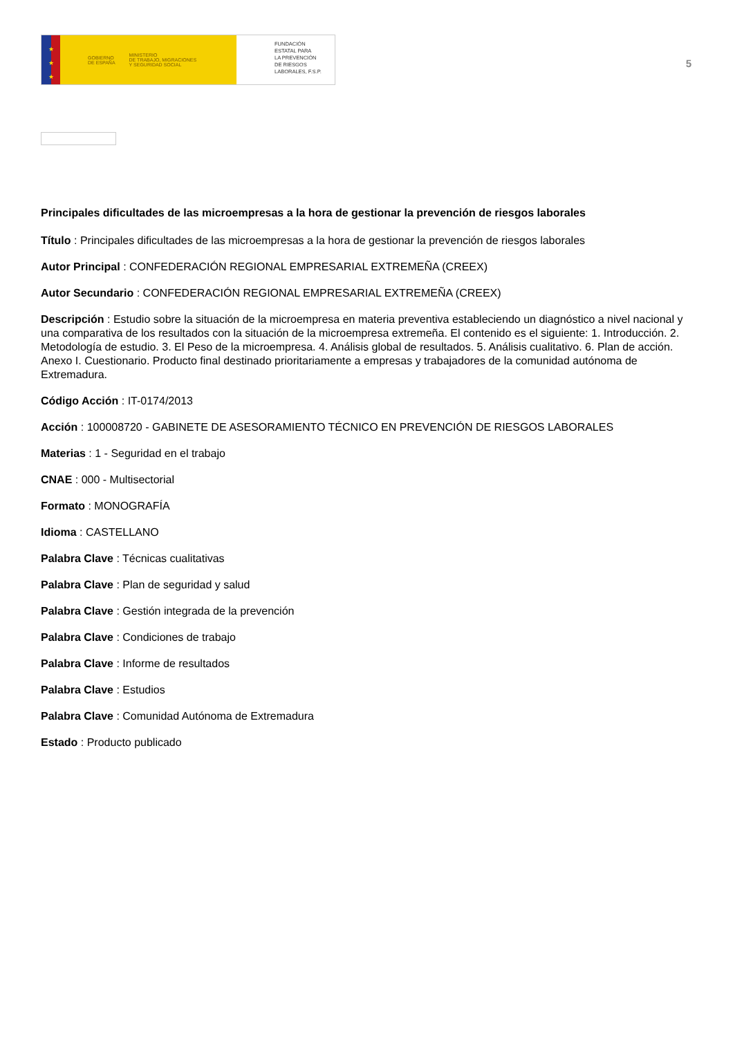★
★
★
GOBIERNO
DE ESPAÑA MINISTERIO
DE TRABAJO, MIGRACIONES
Y SEGURIDAD SOCIAL
FUNDACIÓN
ESTATAL PARA
LA PREVENCIÓN
DE RIESGOS
LABORALES, F.S.P.
5
Principales dificultades de las microempresas a la hora de gestionar la prevención de riesgos laborales
Título : Principales dificultades de las microempresas a la hora de gestionar la prevención de riesgos laborales
Autor Principal : CONFEDERACIÓN REGIONAL EMPRESARIAL EXTREMEÑA (CREEX)
Autor Secundario : CONFEDERACIÓN REGIONAL EMPRESARIAL EXTREMEÑA (CREEX)
Descripción : Estudio sobre la situación de la microempresa en materia preventiva estableciendo un diagnóstico a nivel nacional y una comparativa de los resultados con la situación de la microempresa extremeña. El contenido es el siguiente: 1. Introducción. 2. Metodología de estudio. 3. El Peso de la microempresa. 4. Análisis global de resultados. 5. Análisis cualitativo. 6. Plan de acción. Anexo I. Cuestionario. Producto final destinado prioritariamente a empresas y trabajadores de la comunidad autónoma de Extremadura.
Código Acción : IT-0174/2013
Acción : 100008720 - GABINETE DE ASESORAMIENTO TÉCNICO EN PREVENCIÓN DE RIESGOS LABORALES
Materias : 1 - Seguridad en el trabajo
CNAE : 000 - Multisectorial
Formato : MONOGRAFÍA
Idioma : CASTELLANO
Palabra Clave : Técnicas cualitativas
Palabra Clave : Plan de seguridad y salud
Palabra Clave : Gestión integrada de la prevención
Palabra Clave : Condiciones de trabajo
Palabra Clave : Informe de resultados
Palabra Clave : Estudios
Palabra Clave : Comunidad Autónoma de Extremadura
Estado : Producto publicado